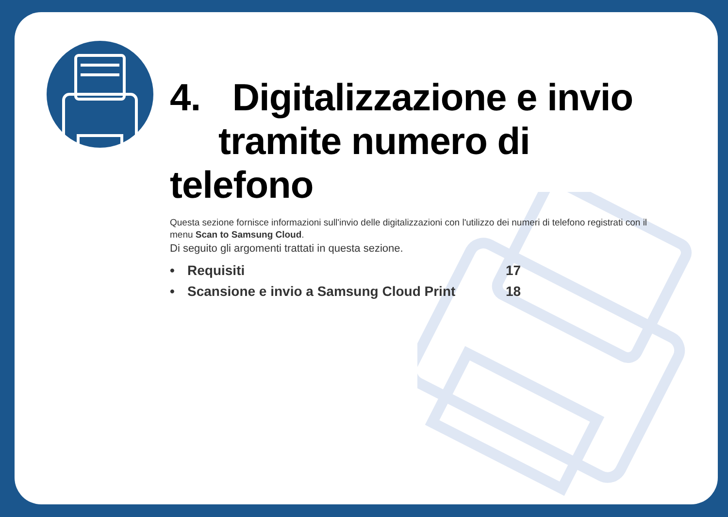4. Digitalizzazione e invio
tramite numero di telefono
Questa sezione fornisce informazioni sull'invio delle digitalizzazioni con l'utilizzo dei numeri di telefono registrati con il menu Scan to Samsung Cloud.
Di seguito gli argomenti trattati in questa sezione.
• Requisiti 17
• Scansione e invio a Samsung Cloud Print 18